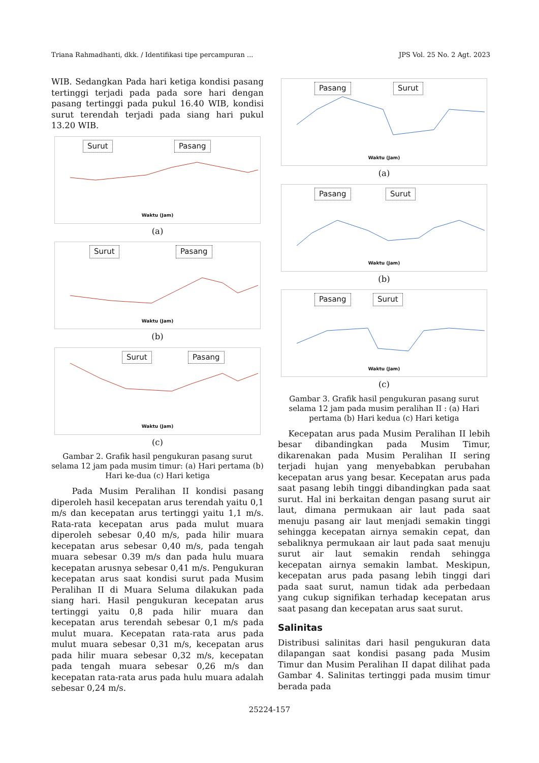Triana Rahmadhanti, dkk. / Identifikasi tipe percampuran ... JPS Vol. 25 No. 2 Agt. 2023
WIB. Sedangkan Pada hari ketiga kondisi pasang tertinggi terjadi pada pada sore hari dengan pasang tertinggi pada pukul 16.40 WIB, kondisi surut terendah terjadi pada siang hari pukul 13.20 WIB.
Surut Pasang
Waktu (Jam)
(a)
Surut Pasang
Waktu (Jam)
(b)
Surut Pasang
Waktu (Jam)
(c)
Gambar 2. Grafik hasil pengukuran pasang surut selama 12 jam pada musim timur: (a) Hari pertama (b) Hari ke-dua (c) Hari ketiga
Pada Musim Peralihan II kondisi pasang diperoleh hasil kecepatan arus terendah yaitu 0,1 m/s dan kecepatan arus tertinggi yaitu 1,1 m/s. Rata-rata kecepatan arus pada mulut muara diperoleh sebesar 0,40 m/s, pada hilir muara kecepatan arus sebesar 0,40 m/s, pada tengah muara sebesar 0.39 m/s dan pada hulu muara kecepatan arusnya sebesar 0,41 m/s. Pengukuran kecepatan arus saat kondisi surut pada Musim Peralihan II di Muara Seluma dilakukan pada siang hari. Hasil pengukuran kecepatan arus tertinggi yaitu 0,8 pada hilir muara dan kecepatan arus terendah sebesar 0,1 m/s pada mulut muara. Kecepatan rata-rata arus pada mulut muara sebesar 0,31 m/s, kecepatan arus pada hilir muara sebesar 0,32 m/s, kecepatan pada tengah muara sebesar 0,26 m/s dan kecepatan rata-rata arus pada hulu muara adalah sebesar 0,24 m/s.
Pasang Surut
Waktu (Jam)
(a)
Pasang Surut
Waktu (Jam)
(b)
Pasang Surut
Waktu (Jam)
(c)
Gambar 3. Grafik hasil pengukuran pasang surut selama 12 jam pada musim peralihan II : (a) Hari pertama (b) Hari kedua (c) Hari ketiga
Kecepatan arus pada Musim Peralihan II lebih besar dibandingkan pada Musim Timur, dikarenakan pada Musim Peralihan II sering terjadi hujan yang menyebabkan perubahan kecepatan arus yang besar. Kecepatan arus pada saat pasang lebih tinggi dibandingkan pada saat surut. Hal ini berkaitan dengan pasang surut air laut, dimana permukaan air laut pada saat menuju pasang air laut menjadi semakin tinggi sehingga kecepatan airnya semakin cepat, dan sebaliknya permukaan air laut pada saat menuju surut air laut semakin rendah sehingga kecepatan airnya semakin lambat. Meskipun, kecepatan arus pada pasang lebih tinggi dari pada saat surut, namun tidak ada perbedaan yang cukup signifikan terhadap kecepatan arus saat pasang dan kecepatan arus saat surut.
Salinitas
Distribusi salinitas dari hasil pengukuran data dilapangan saat kondisi pasang pada Musim Timur dan Musim Peralihan II dapat dilihat pada Gambar 4. Salinitas tertinggi pada musim timur berada pada
25224-157